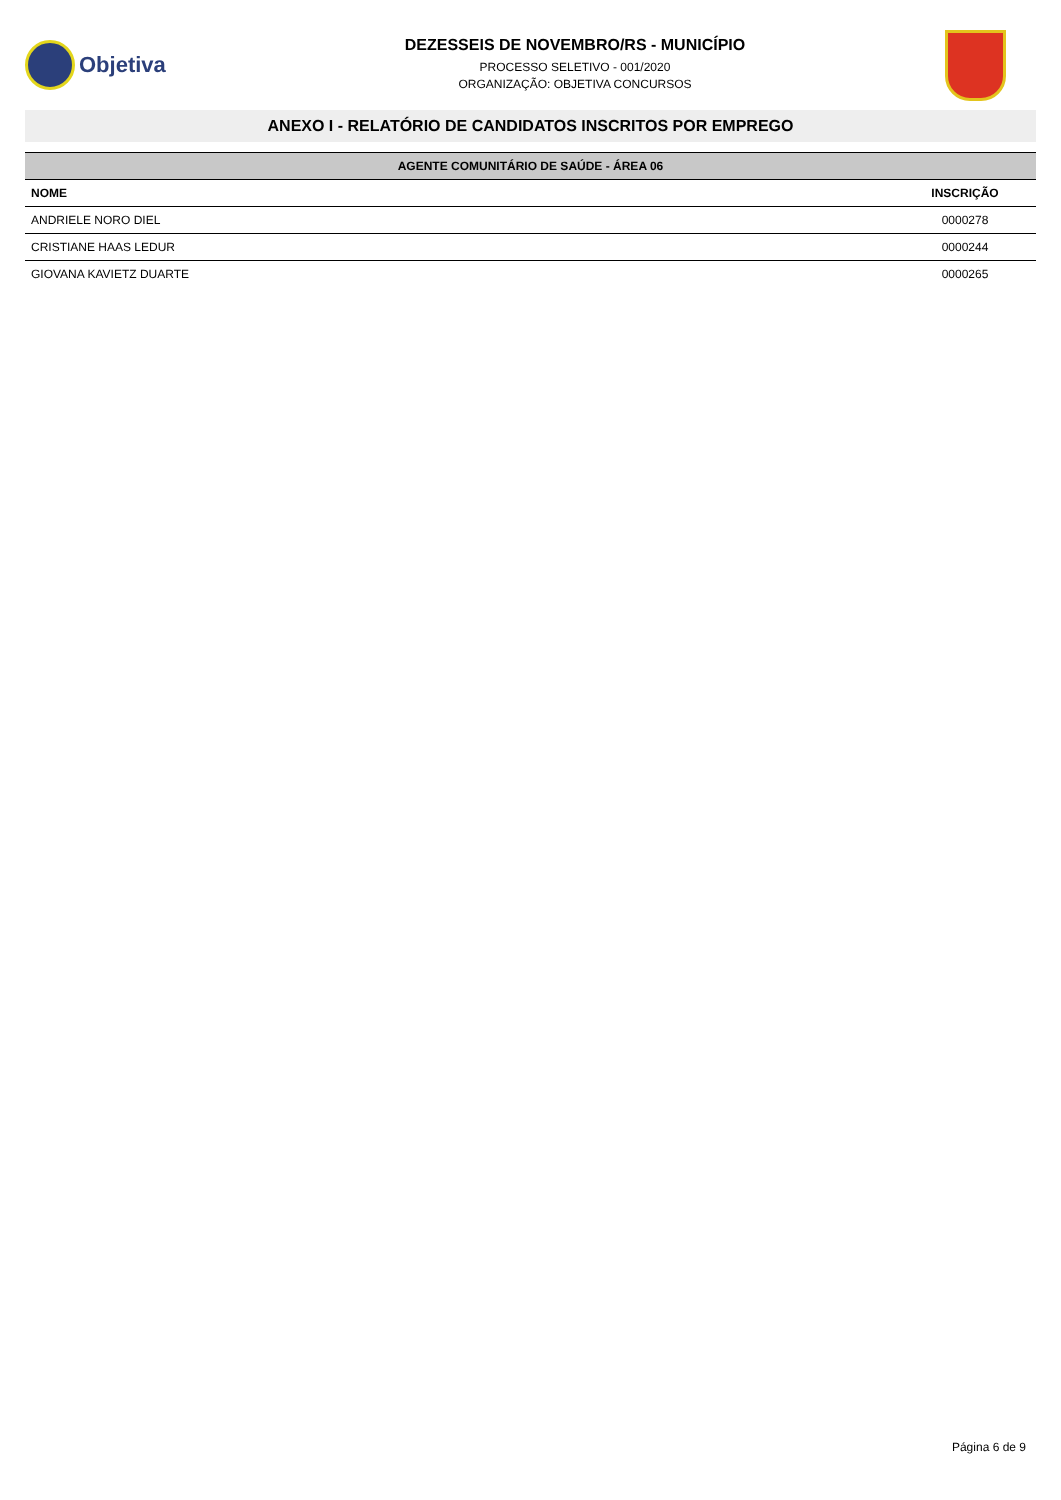Objetiva
DEZESSEIS DE NOVEMBRO/RS - MUNICÍPIO
PROCESSO SELETIVO - 001/2020
ORGANIZAÇÃO: OBJETIVA CONCURSOS
ANEXO I - RELATÓRIO DE CANDIDATOS INSCRITOS POR EMPREGO
| AGENTE COMUNITÁRIO DE SAÚDE - ÁREA 06 | |
| --- | --- |
| NOME | INSCRIÇÃO |
| ANDRIELE NORO DIEL | 0000278 |
| CRISTIANE HAAS LEDUR | 0000244 |
| GIOVANA KAVIETZ DUARTE | 0000265 |
Página 6 de 9